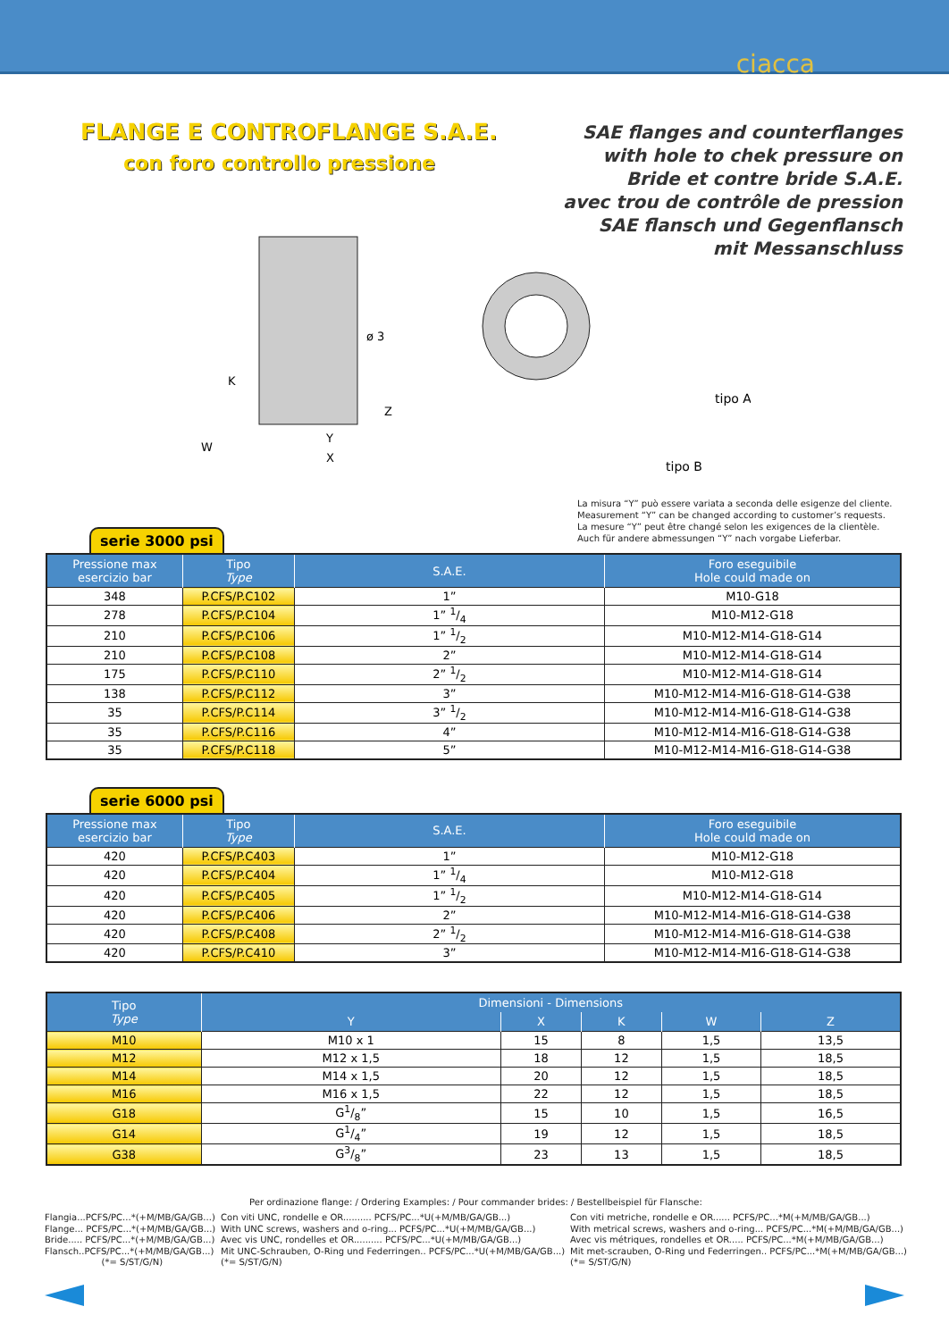ciacca
FLANGE E CONTROFLANGE S.A.E.
con foro controllo pressione
SAE flanges and counterflanges
with hole to chek pressure on
Bride et contre bride S.A.E.
avec trou de contrôle de pression
SAE flansch und Gegenflansch
mit Messanschluss
ø 3
K
Z
W
Y
X
tipo A
tipo B
La misura “Y” può essere variata a seconda delle esigenze del cliente.
Measurement “Y” can be changed according to customer’s requests.
La mesure “Y” peut être changé selon les exigences de la clientèle.
Auch für andere abmessungen “Y” nach vorgabe Lieferbar.
serie 3000 psi
| Pressione max esercizio bar | Tipo Type | S.A.E. | Foro eseguibile Hole could made on |
| --- | --- | --- | --- |
| 348 | P.CFS/P.C102 | 1” | M10-G18 |
| 278 | P.CFS/P.C104 | 1” 1/4 | M10-M12-G18 |
| 210 | P.CFS/P.C106 | 1” 1/2 | M10-M12-M14-G18-G14 |
| 210 | P.CFS/P.C108 | 2” | M10-M12-M14-G18-G14 |
| 175 | P.CFS/P.C110 | 2” 1/2 | M10-M12-M14-G18-G14 |
| 138 | P.CFS/P.C112 | 3” | M10-M12-M14-M16-G18-G14-G38 |
| 35 | P.CFS/P.C114 | 3” 1/2 | M10-M12-M14-M16-G18-G14-G38 |
| 35 | P.CFS/P.C116 | 4” | M10-M12-M14-M16-G18-G14-G38 |
| 35 | P.CFS/P.C118 | 5” | M10-M12-M14-M16-G18-G14-G38 |
serie 6000 psi
| Pressione max esercizio bar | Tipo Type | S.A.E. | Foro eseguibile Hole could made on |
| --- | --- | --- | --- |
| 420 | P.CFS/P.C403 | 1” | M10-M12-G18 |
| 420 | P.CFS/P.C404 | 1” 1/4 | M10-M12-G18 |
| 420 | P.CFS/P.C405 | 1” 1/2 | M10-M12-M14-G18-G14 |
| 420 | P.CFS/P.C406 | 2” | M10-M12-M14-M16-G18-G14-G38 |
| 420 | P.CFS/P.C408 | 2” 1/2 | M10-M12-M14-M16-G18-G14-G38 |
| 420 | P.CFS/P.C410 | 3” | M10-M12-M14-M16-G18-G14-G38 |
| Tipo Type | Dimensioni - Dimensions | | | | |
| --- | --- | --- | --- | --- | --- |
| | Y | X | K | W | Z |
| M10 | M10 x 1 | 15 | 8 | 1,5 | 13,5 |
| M12 | M12 x 1,5 | 18 | 12 | 1,5 | 18,5 |
| M14 | M14 x 1,5 | 20 | 12 | 1,5 | 18,5 |
| M16 | M16 x 1,5 | 22 | 12 | 1,5 | 18,5 |
| G18 | G1/8” | 15 | 10 | 1,5 | 16,5 |
| G14 | G1/4” | 19 | 12 | 1,5 | 18,5 |
| G38 | G3/8” | 23 | 13 | 1,5 | 18,5 |
Per ordinazione flange: / Ordering Examples: / Pour commander brides: / Bestellbeispiel für Flansche:
Flangia...PCFS/PC...*(+M/MB/GA/GB...)
Flange... PCFS/PC...*(+M/MB/GA/GB...)
Bride..... PCFS/PC...*(+M/MB/GA/GB...)
Flansch..PCFS/PC...*(+M/MB/GA/GB...)
(*= S/ST/G/N)
Con viti UNC, rondelle e OR.......... PCFS/PC...*U(+M/MB/GA/GB...)
With UNC screws, washers and o-ring... PCFS/PC...*U(+M/MB/GA/GB...)
Avec vis UNC, rondelles et OR.......... PCFS/PC...*U(+M/MB/GA/GB...)
Mit UNC-Schrauben, O-Ring und Federringen.. PCFS/PC...*U(+M/MB/GA/GB...)
(*= S/ST/G/N)
Con viti metriche, rondelle e OR...... PCFS/PC...*M(+M/MB/GA/GB...)
With metrical screws, washers and o-ring... PCFS/PC...*M(+M/MB/GA/GB...)
Avec vis métriques, rondelles et OR..... PCFS/PC...*M(+M/MB/GA/GB...)
Mit met-scrauben, O-Ring und Federringen.. PCFS/PC...*M(+M/MB/GA/GB...)
(*= S/ST/G/N)